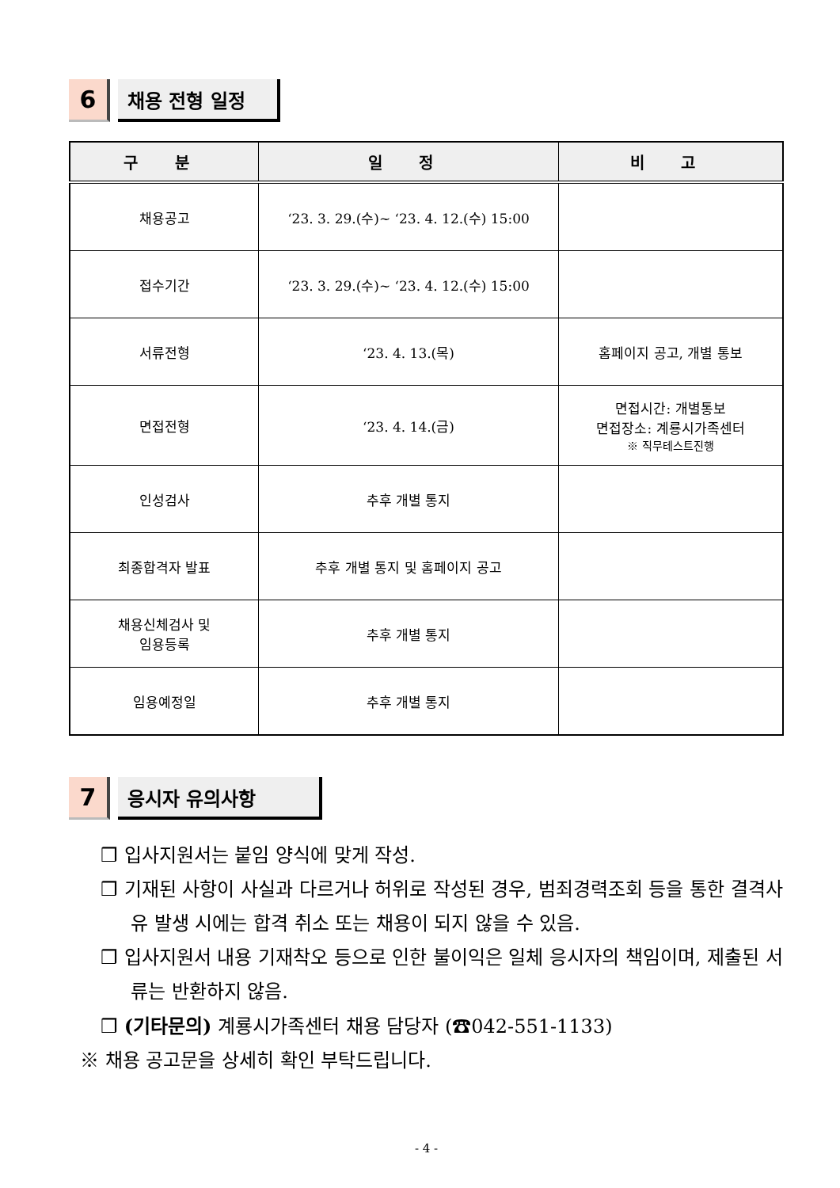6
채용 전형 일정
| 구 분 | 일 정 | 비 고 |
| --- | --- | --- |
| 채용공고 | ‘23. 3. 29.(수)~ ‘23. 4. 12.(수) 15:00 | |
| 접수기간 | ‘23. 3. 29.(수)~ ‘23. 4. 12.(수) 15:00 | |
| 서류전형 | ‘23. 4. 13.(목) | 홈페이지 공고, 개별 통보 |
| 면접전형 | ‘23. 4. 14.(금) | 면접시간: 개별통보 면접장소: 계룡시가족센터 ※ 직무테스트진행 |
| 인성검사 | 추후 개별 통지 | |
| 최종합격자 발표 | 추후 개별 통지 및 홈페이지 공고 | |
| 채용신체검사 및 임용등록 | 추후 개별 통지 | |
| 임용예정일 | 추후 개별 통지 | |
7
응시자 유의사항
❒ 입사지원서는 붙임 양식에 맞게 작성.
❒ 기재된 사항이 사실과 다르거나 허위로 작성된 경우, 범죄경력조회 등을 통한 결격사유 발생 시에는 합격 취소 또는 채용이 되지 않을 수 있음.
❒ 입사지원서 내용 기재착오 등으로 인한 불이익은 일체 응시자의 책임이며, 제출된 서류는 반환하지 않음.
❒ (기타문의) 계룡시가족센터 채용 담당자 (☎042-551-1133)
※ 채용 공고문을 상세히 확인 부탁드립니다.
- 4 -